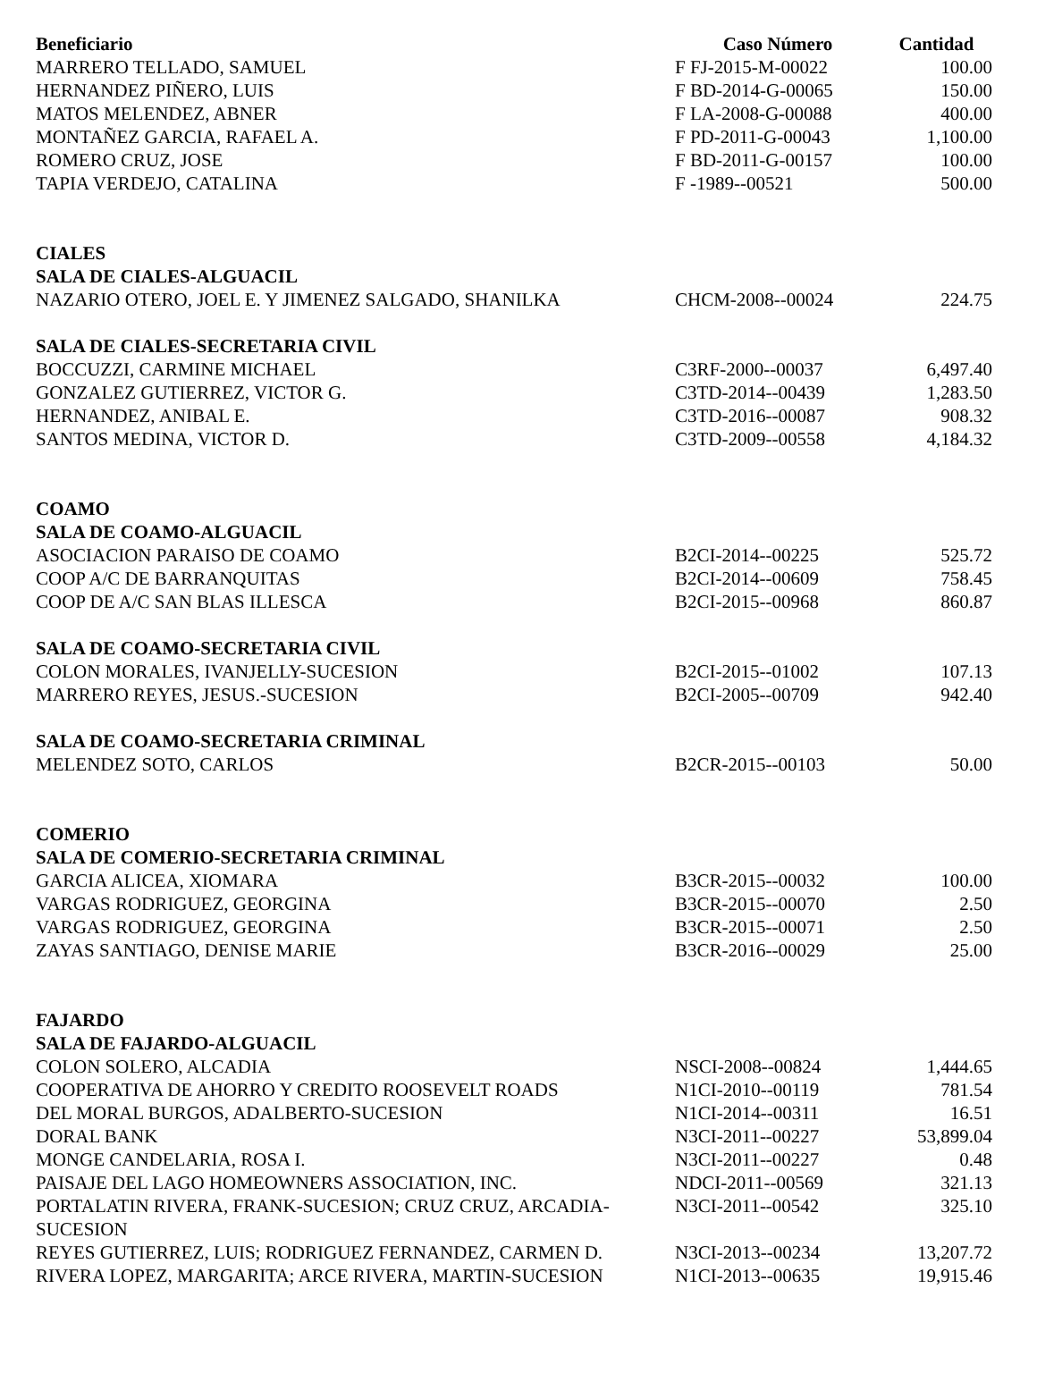| Beneficiario | Caso Número | Cantidad |
| --- | --- | --- |
| MARRERO TELLADO, SAMUEL | F FJ-2015-M-00022 | 100.00 |
| HERNANDEZ PIÑERO, LUIS | F BD-2014-G-00065 | 150.00 |
| MATOS MELENDEZ, ABNER | F LA-2008-G-00088 | 400.00 |
| MONTAÑEZ GARCIA, RAFAEL A. | F PD-2011-G-00043 | 1,100.00 |
| ROMERO CRUZ, JOSE | F BD-2011-G-00157 | 100.00 |
| TAPIA VERDEJO, CATALINA | F -1989--00521 | 500.00 |
| CIALES | | |
| SALA DE CIALES-ALGUACIL | | |
| NAZARIO OTERO, JOEL E. Y JIMENEZ SALGADO, SHANILKA | CHCM-2008--00024 | 224.75 |
| SALA DE CIALES-SECRETARIA CIVIL | | |
| BOCCUZZI, CARMINE MICHAEL | C3RF-2000--00037 | 6,497.40 |
| GONZALEZ GUTIERREZ, VICTOR G. | C3TD-2014--00439 | 1,283.50 |
| HERNANDEZ, ANIBAL E. | C3TD-2016--00087 | 908.32 |
| SANTOS MEDINA, VICTOR D. | C3TD-2009--00558 | 4,184.32 |
| COAMO | | |
| SALA DE COAMO-ALGUACIL | | |
| ASOCIACION PARAISO DE COAMO | B2CI-2014--00225 | 525.72 |
| COOP A/C DE BARRANQUITAS | B2CI-2014--00609 | 758.45 |
| COOP DE A/C SAN BLAS ILLESCA | B2CI-2015--00968 | 860.87 |
| SALA DE COAMO-SECRETARIA CIVIL | | |
| COLON MORALES, IVANJELLY-SUCESION | B2CI-2015--01002 | 107.13 |
| MARRERO REYES, JESUS.-SUCESION | B2CI-2005--00709 | 942.40 |
| SALA DE COAMO-SECRETARIA CRIMINAL | | |
| MELENDEZ SOTO, CARLOS | B2CR-2015--00103 | 50.00 |
| COMERIO | | |
| SALA DE COMERIO-SECRETARIA CRIMINAL | | |
| GARCIA ALICEA, XIOMARA | B3CR-2015--00032 | 100.00 |
| VARGAS RODRIGUEZ, GEORGINA | B3CR-2015--00070 | 2.50 |
| VARGAS RODRIGUEZ, GEORGINA | B3CR-2015--00071 | 2.50 |
| ZAYAS SANTIAGO, DENISE MARIE | B3CR-2016--00029 | 25.00 |
| FAJARDO | | |
| SALA DE FAJARDO-ALGUACIL | | |
| COLON SOLERO, ALCADIA | NSCI-2008--00824 | 1,444.65 |
| COOPERATIVA DE AHORRO Y CREDITO ROOSEVELT ROADS | N1CI-2010--00119 | 781.54 |
| DEL MORAL BURGOS, ADALBERTO-SUCESION | N1CI-2014--00311 | 16.51 |
| DORAL BANK | N3CI-2011--00227 | 53,899.04 |
| MONGE CANDELARIA, ROSA I. | N3CI-2011--00227 | 0.48 |
| PAISAJE DEL LAGO HOMEOWNERS ASSOCIATION, INC. | NDCI-2011--00569 | 321.13 |
| PORTALATIN RIVERA, FRANK-SUCESION; CRUZ CRUZ, ARCADIA-SUCESION | N3CI-2011--00542 | 325.10 |
| REYES GUTIERREZ, LUIS; RODRIGUEZ FERNANDEZ, CARMEN D. | N3CI-2013--00234 | 13,207.72 |
| RIVERA LOPEZ, MARGARITA; ARCE RIVERA, MARTIN-SUCESION | N1CI-2013--00635 | 19,915.46 |